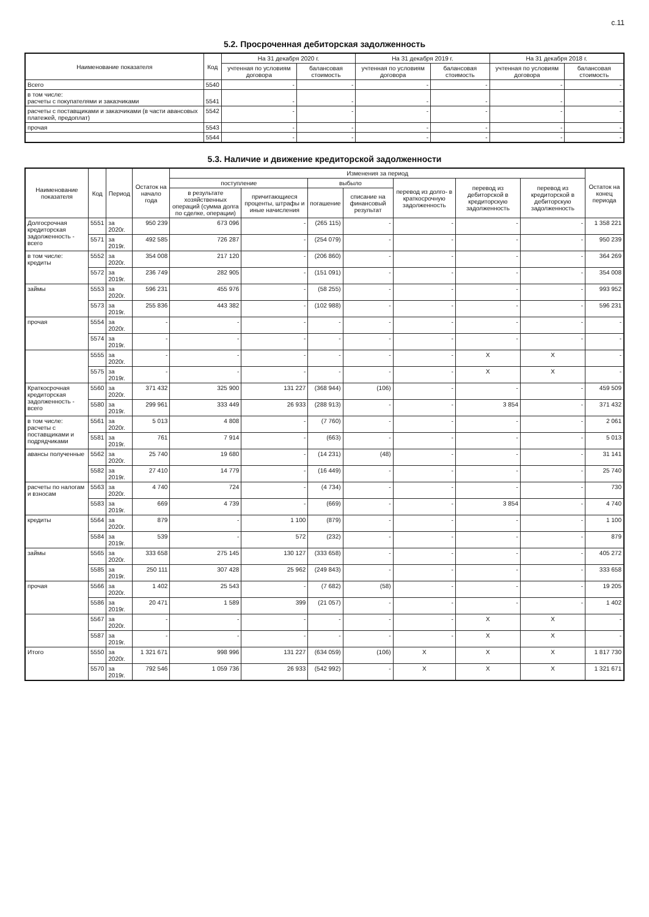с.11
5.2. Просроченная дебиторская задолженность
| Наименование показателя | Код | На 31 декабря 2020 г. | | На 31 декабря 2019 г. | | На 31 декабря 2018 г. | |
| --- | --- | --- | --- | --- | --- | --- | --- |
| | | учтенная по условиям договора | балансовая стоимость | учтенная по условиям договора | балансовая стоимость | учтенная по условиям договора | балансовая стоимость |
| Всего | 5540 | - | - | - | - | - | - |
| в том числе: расчеты с покупателями и заказчиками | 5541 | - | - | - | - | - | - |
| расчеты с поставщиками и заказчиками (в части авансовых платежей, предоплат) | 5542 | - | - | - | - | - | - |
| прочая | 5543 | - | - | - | - | - | - |
| | 5544 | - | - | - | - | - | - |
5.3. Наличие и движение кредиторской задолженности
| Наименование показателя | Код | Период | Остаток на начало года | Изменения за период | | | | | | | Остаток на конец периода |
| --- | --- | --- | --- | --- | --- | --- | --- | --- | --- | --- | --- |
| | | | | поступление | | выбыло | | перевод из долго- в краткосрочную задолженность | перевод из дебиторской в кредиторскую задолженность | перевод из кредиторской в дебиторскую задолженность | |
| | | | | в результате хозяйственных операций (сумма долга по сделке, операции) | причитающиеся проценты, штрафы и иные начисления | погашение | списание на финансовый результат | | | | |
| Долгосрочная кредиторская задолженность - всего | 5551 | за 2020г. | 950 239 | 673 096 | - | (265 115) | - | - | - | - | 1 358 221 |
| | 5571 | за 2019г. | 492 585 | 726 287 | - | (254 079) | - | - | - | - | 950 239 |
| в том числе: кредиты | 5552 | за 2020г. | 354 008 | 217 120 | - | (206 860) | - | - | - | - | 364 269 |
| | 5572 | за 2019г. | 236 749 | 282 905 | - | (151 091) | - | - | - | - | 354 008 |
| займы | 5553 | за 2020г. | 596 231 | 455 976 | - | (58 255) | - | - | - | - | 993 952 |
| | 5573 | за 2019г. | 255 836 | 443 382 | - | (102 988) | - | - | - | - | 596 231 |
| прочая | 5554 | за 2020г. | - | - | - | - | - | - | - | - | - |
| | 5574 | за 2019г. | - | - | - | - | - | - | - | - | - |
| | 5555 | за 2020г. | - | - | - | - | - | - | X | X | - |
| | 5575 | за 2019г. | - | - | - | - | - | - | X | X | - |
| Краткосрочная кредиторская задолженность - всего | 5560 | за 2020г. | 371 432 | 325 900 | 131 227 | (368 944) | (106) | - | - | - | 459 509 |
| | 5580 | за 2019г. | 299 961 | 333 449 | 26 933 | (288 913) | - | - | 3 854 | - | 371 432 |
| в том числе: расчеты с поставщиками и подрядчиками | 5561 | за 2020г. | 5 013 | 4 808 | - | (7 760) | - | - | - | - | 2 061 |
| | 5581 | за 2019г. | 761 | 7 914 | - | (663) | - | - | - | - | 5 013 |
| авансы полученные | 5562 | за 2020г. | 25 740 | 19 680 | - | (14 231) | (48) | - | - | - | 31 141 |
| | 5582 | за 2019г. | 27 410 | 14 779 | - | (16 449) | - | - | - | - | 25 740 |
| расчеты по налогам и взносам | 5563 | за 2020г. | 4 740 | 724 | - | (4 734) | - | - | - | - | 730 |
| | 5583 | за 2019г. | 669 | 4 739 | - | (669) | - | - | 3 854 | - | 4 740 |
| кредиты | 5564 | за 2020г. | 879 | - | 1 100 | (879) | - | - | - | - | 1 100 |
| | 5584 | за 2019г. | 539 | - | 572 | (232) | - | - | - | - | 879 |
| займы | 5565 | за 2020г. | 333 658 | 275 145 | 130 127 | (333 658) | - | - | - | - | 405 272 |
| | 5585 | за 2019г. | 250 111 | 307 428 | 25 962 | (249 843) | - | - | - | - | 333 658 |
| прочая | 5566 | за 2020г. | 1 402 | 25 543 | - | (7 682) | (58) | - | - | - | 19 205 |
| | 5586 | за 2019г. | 20 471 | 1 589 | 399 | (21 057) | - | - | - | - | 1 402 |
| | 5567 | за 2020г. | - | - | - | - | - | - | X | X | - |
| | 5587 | за 2019г. | - | - | - | - | - | - | X | X | - |
| Итого | 5550 | за 2020г. | 1 321 671 | 998 996 | 131 227 | (634 059) | (106) | X | X | X | 1 817 730 |
| | 5570 | за 2019г. | 792 546 | 1 059 736 | 26 933 | (542 992) | - | X | X | X | 1 321 671 |